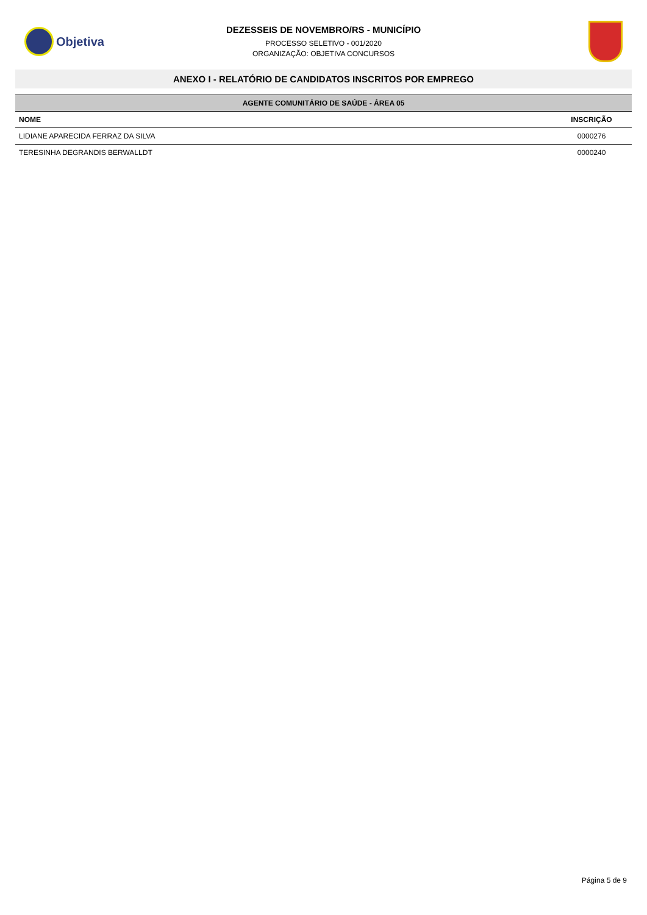Objetiva
DEZESSEIS DE NOVEMBRO/RS - MUNICÍPIO
PROCESSO SELETIVO - 001/2020
ORGANIZAÇÃO: OBJETIVA CONCURSOS
ANEXO I - RELATÓRIO DE CANDIDATOS INSCRITOS POR EMPREGO
| AGENTE COMUNITÁRIO DE SAÚDE - ÁREA 05 | |
| --- | --- |
| NOME | INSCRIÇÃO |
| LIDIANE APARECIDA FERRAZ DA SILVA | 0000276 |
| TERESINHA DEGRANDIS BERWALLDT | 0000240 |
Página 5 de 9